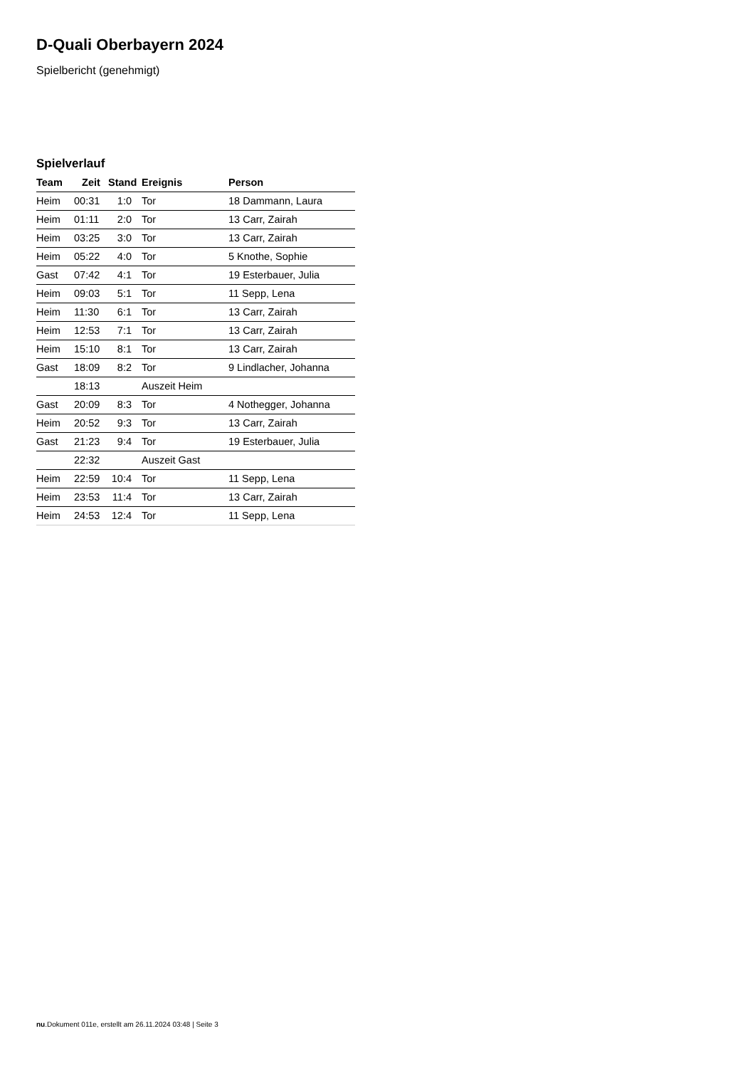D-Quali Oberbayern 2024
Spielbericht (genehmigt)
Spielverlauf
| Team | Zeit | Stand | Ereignis | Person |
| --- | --- | --- | --- | --- |
| Heim | 00:31 | 1:0 | Tor | 18 Dammann, Laura |
| Heim | 01:11 | 2:0 | Tor | 13 Carr, Zairah |
| Heim | 03:25 | 3:0 | Tor | 13 Carr, Zairah |
| Heim | 05:22 | 4:0 | Tor | 5 Knothe, Sophie |
| Gast | 07:42 | 4:1 | Tor | 19 Esterbauer, Julia |
| Heim | 09:03 | 5:1 | Tor | 11 Sepp, Lena |
| Heim | 11:30 | 6:1 | Tor | 13 Carr, Zairah |
| Heim | 12:53 | 7:1 | Tor | 13 Carr, Zairah |
| Heim | 15:10 | 8:1 | Tor | 13 Carr, Zairah |
| Gast | 18:09 | 8:2 | Tor | 9 Lindlacher, Johanna |
| | 18:13 | | Auszeit Heim | |
| Gast | 20:09 | 8:3 | Tor | 4 Nothegger, Johanna |
| Heim | 20:52 | 9:3 | Tor | 13 Carr, Zairah |
| Gast | 21:23 | 9:4 | Tor | 19 Esterbauer, Julia |
| | 22:32 | | Auszeit Gast | |
| Heim | 22:59 | 10:4 | Tor | 11 Sepp, Lena |
| Heim | 23:53 | 11:4 | Tor | 13 Carr, Zairah |
| Heim | 24:53 | 12:4 | Tor | 11 Sepp, Lena |
nu.Dokument 011e, erstellt am 26.11.2024 03:48 | Seite 3